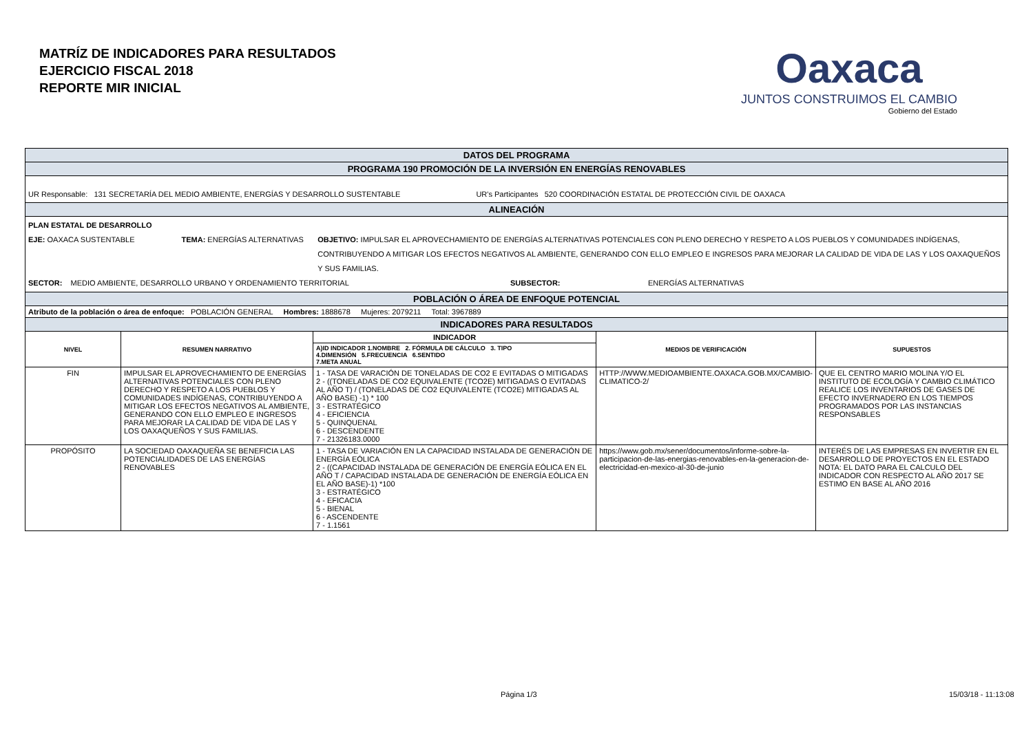MATRÍZ DE INDICADORES PARA RESULTADOS
EJERCICIO FISCAL 2018
REPORTE MIR INICIAL
Oaxaca
JUNTOS CONSTRUIMOS EL CAMBIO
Gobierno del Estado
| DATOS DEL PROGRAMA | | | | |
| PROGRAMA 190 PROMOCIÓN DE LA INVERSIÓN EN ENERGÍAS RENOVABLES | | | | |
| UR Responsable: 131 SECRETARÍA DEL MEDIO AMBIENTE, ENERGÍAS Y DESARROLLO SUSTENTABLE UR's Participantes 520 COORDINACIÓN ESTATAL DE PROTECCIÓN CIVIL DE OAXACA | | | | |
| ALINEACIÓN | | | | |
| PLAN ESTATAL DE DESARROLLO EJE: OAXACA SUSTENTABLE TEMA: ENERGÍAS ALTERNATIVAS OBJETIVO: IMPULSAR EL APROVECHAMIENTO DE ENERGÍAS ALTERNATIVAS POTENCIALES CON PLENO DERECHO Y RESPETO A LOS PUEBLOS Y COMUNIDADES INDÍGENAS, CONTRIBUYENDO A MITIGAR LOS EFECTOS NEGATIVOS AL AMBIENTE, GENERANDO CON ELLO EMPLEO E INGRESOS PARA MEJORAR LA CALIDAD DE VIDA DE LAS Y LOS OAXAQUEÑOS Y SUS FAMILIAS. SECTOR: MEDIO AMBIENTE, DESARROLLO URBANO Y ORDENAMIENTO TERRITORIAL SUBSECTOR: ENERGÍAS ALTERNATIVAS | | | | |
| POBLACIÓN O ÁREA DE ENFOQUE POTENCIAL | | | | |
| Atributo de la población o área de enfoque: POBLACIÓN GENERAL Hombres: 1888678 Mujeres: 2079211 Total: 3967889 | | | | |
| INDICADORES PARA RESULTADOS | | | | |
| NIVEL | RESUMEN NARRATIVO | INDICADOR | MEDIOS DE VERIFICACIÓN | SUPUESTOS |
| | | A)ID INDICADOR 1.NOMBRE 2. FÓRMULA DE CÁLCULO 3. TIPO 4.DIMENSIÓN 5.FRECUENCIA 6.SENTIDO 7.META ANUAL | | |
| FIN | IMPULSAR EL APROVECHAMIENTO DE ENERGÍAS ALTERNATIVAS POTENCIALES CON PLENO DERECHO Y RESPETO A LOS PUEBLOS Y COMUNIDADES INDÍGENAS, CONTRIBUYENDO A MITIGAR LOS EFECTOS NEGATIVOS AL AMBIENTE, GENERANDO CON ELLO EMPLEO E INGRESOS PARA MEJORAR LA CALIDAD DE VIDA DE LAS Y LOS OAXAQUEÑOS Y SUS FAMILIAS. | 1 - TASA DE VARACIÓN DE TONELADAS DE CO2 E EVITADAS O MITIGADAS 2 - ((TONELADAS DE CO2 EQUIVALENTE (TCO2E) MITIGADAS O EVITADAS AL AÑO T) / (TONELADAS DE CO2 EQUIVALENTE (TCO2E) MITIGADAS AL AÑO BASE) -1) * 100 3 - ESTRATÉGICO 4 - EFICIENCIA 5 - QUINQUENAL 6 - DESCENDENTE 7 - 21326183.0000 | HTTP://WWW.MEDIOAMBIENTE.OAXACA.GOB.MX/CAMBIO-CLIMATICO-2/ | QUE EL CENTRO MARIO MOLINA Y/O EL INSTITUTO DE ECOLOGÍA Y CAMBIO CLIMÁTICO REALICE LOS INVENTARIOS DE GASES DE EFECTO INVERNADERO EN LOS TIEMPOS PROGRAMADOS POR LAS INSTANCIAS RESPONSABLES |
| PROPÓSITO | LA SOCIEDAD OAXAQUEÑA SE BENEFICIA LAS POTENCIALIDADES DE LAS ENERGÍAS RENOVABLES | 1 - TASA DE VARIACIÓN EN LA CAPACIDAD INSTALADA DE GENERACIÓN DE ENERGÍA EÓLICA 2 - ((CAPACIDAD INSTALADA DE GENERACIÓN DE ENERGÍA EÓLICA EN EL AÑO T / CAPACIDAD INSTALADA DE GENERACIÓN DE ENERGÍA EÓLICA EN EL AÑO BASE)-1) *100 3 - ESTRATÉGICO 4 - EFICACIA 5 - BIENAL 6 - ASCENDENTE 7 - 1.1561 | https://www.gob.mx/sener/documentos/informe-sobre-la-participacion-de-las-energias-renovables-en-la-generacion-de-electricidad-en-mexico-al-30-de-junio | INTERÉS DE LAS EMPRESAS EN INVERTIR EN EL DESARROLLO DE PROYECTOS EN EL ESTADO NOTA: EL DATO PARA EL CALCULO DEL INDICADOR CON RESPECTO AL AÑO 2017 SE ESTIMO EN BASE AL AÑO 2016 |
Página 1/3 15/03/18 - 11:13:08